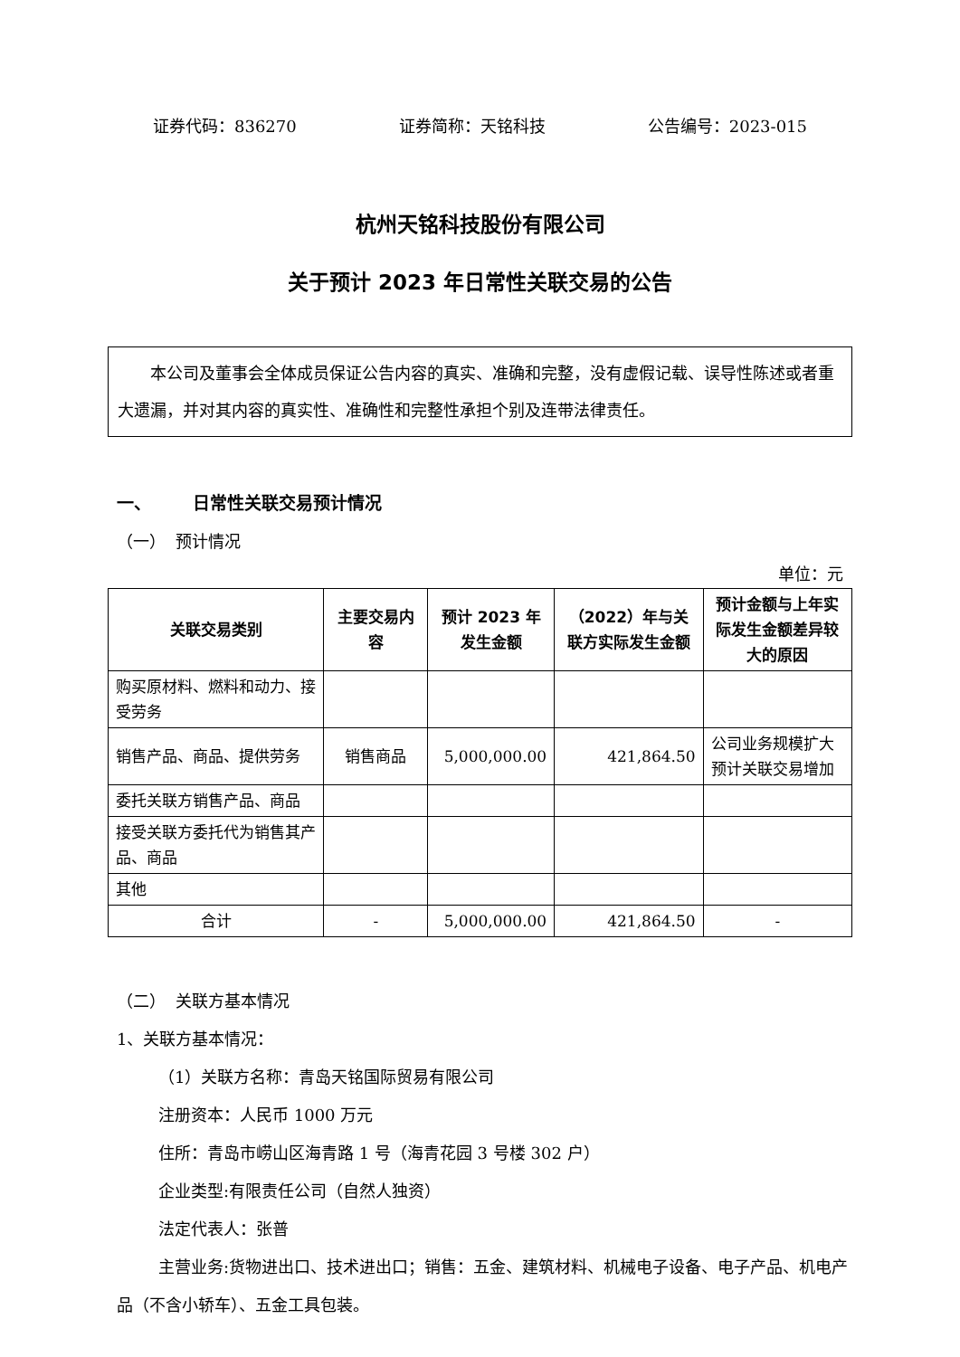证券代码：836270 证券简称：天铭科技 公告编号：2023-015
杭州天铭科技股份有限公司
关于预计 2023 年日常性关联交易的公告
本公司及董事会全体成员保证公告内容的真实、准确和完整，没有虚假记载、误导性陈述或者重大遗漏，并对其内容的真实性、准确性和完整性承担个别及连带法律责任。
一、 日常性关联交易预计情况
（一） 预计情况
单位：元
| 关联交易类别 | 主要交易内容 | 预计 2023 年发生金额 | （2022）年与关联方实际发生金额 | 预计金额与上年实际发生金额差异较大的原因 |
| --- | --- | --- | --- | --- |
| 购买原材料、燃料和动力、接受劳务 | | | | |
| 销售产品、商品、提供劳务 | 销售商品 | 5,000,000.00 | 421,864.50 | 公司业务规模扩大预计关联交易增加 |
| 委托关联方销售产品、商品 | | | | |
| 接受关联方委托代为销售其产品、商品 | | | | |
| 其他 | | | | |
| 合计 | - | 5,000,000.00 | 421,864.50 | - |
（二） 关联方基本情况
1、关联方基本情况：
（1）关联方名称：青岛天铭国际贸易有限公司
注册资本：人民币 1000 万元
住所：青岛市崂山区海青路 1 号（海青花园 3 号楼 302 户）
企业类型:有限责任公司（自然人独资）
法定代表人：张普
主营业务:货物进出口、技术进出口；销售：五金、建筑材料、机械电子设备、电子产品、机电产品（不含小轿车）、五金工具包装。